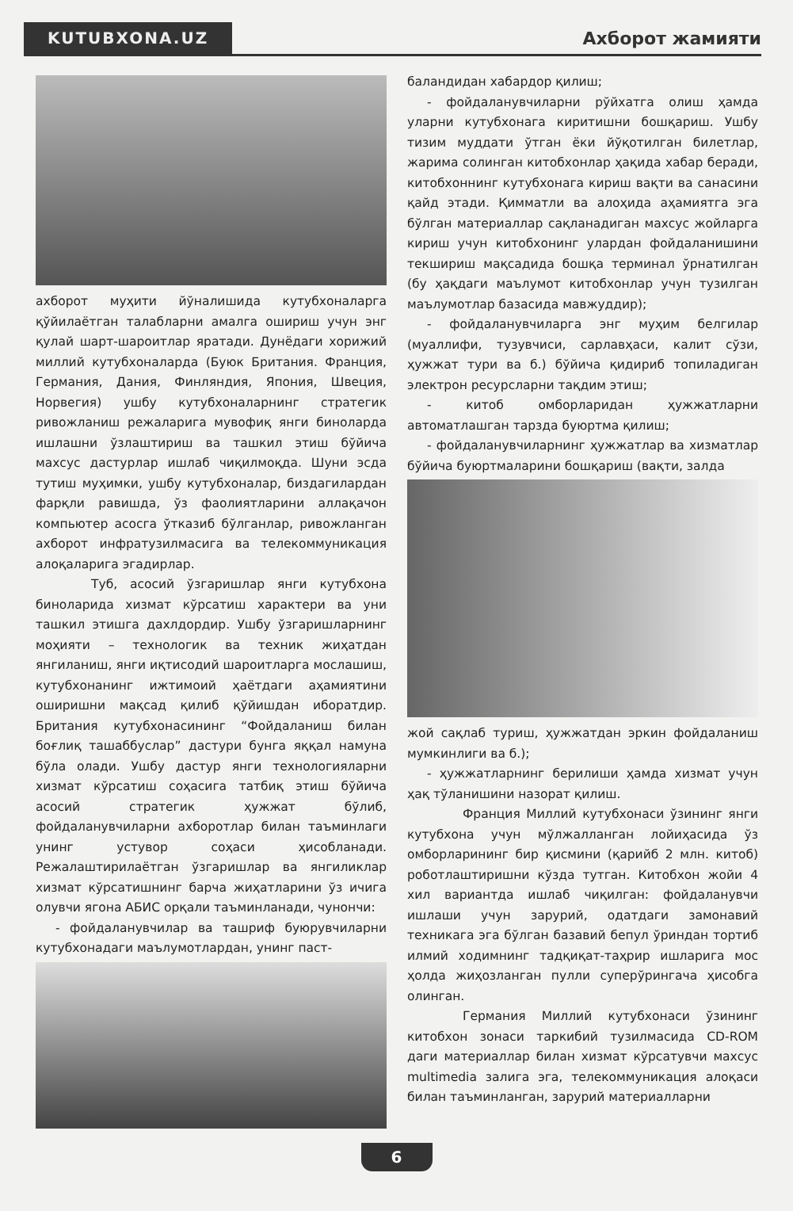KUTUBXONA.UZ
Axборот жамияти
ахборот муҳити йўналишида кутубхоналарга қўйилаётган талабларни амалга ошириш учун энг қулай шарт-шароитлар яратади. Дунёдаги хорижий миллий кутубхоналарда (Буюк Британия. Франция, Германия, Дания, Финляндия, Япония, Швеция, Норвегия) ушбу кутубхоналарнинг стратегик ривожланиш режаларига мувофиқ янги биноларда ишлашни ўзлаштириш ва ташкил этиш бўйича махсус дастурлар ишлаб чиқилмоқда. Шуни эсда тутиш муҳимки, ушбу кутубхоналар, биздагилардан фарқли равишда, ўз фаолиятларини аллақачон компьютер асосга ўтказиб бўлганлар, ривожланган ахборот инфратузилмасига ва телекоммуникация алоқаларига эгадирлар.
Туб, асосий ўзгаришлар янги кутубхона биноларида хизмат кўрсатиш характери ва уни ташкил этишга дахлдордир. Ушбу ўзгаришларнинг моҳияти – технологик ва техник жиҳатдан янгиланиш, янги иқтисодий шароитларга мослашиш, кутубхонанинг ижтимоий ҳаётдаги аҳамиятини оширишни мақсад қилиб қўйишдан иборатдир. Британия кутубхонасининг “Фойдаланиш билан боғлиқ ташаббуслар” дастури бунга яққал намуна бўла олади. Ушбу дастур янги технологияларни хизмат кўрсатиш соҳасига татбиқ этиш бўйича асосий стратегик ҳужжат бўлиб, фойдаланувчиларни ахборотлар билан таъминлаги унинг устувор соҳаси ҳисобланади. Режалаштирилаётган ўзгаришлар ва янгиликлар хизмат кўрсатишнинг барча жиҳатларини ўз ичига олувчи ягона АБИС орқали таъминланади, чунончи:
- фойдаланувчилар ва ташриф буюрувчиларни кутубхонадаги маълумотлардан, унинг паст-
баландидан хабардор қилиш;
- фойдаланувчиларни рўйхатга олиш ҳамда уларни кутубхонага киритишни бошқариш. Ушбу тизим муддати ўтган ёки йўқотилган билетлар, жарима солинган китобхонлар ҳақида хабар беради, китобхоннинг кутубхонага кириш вақти ва санасини қайд этади. Қимматли ва алоҳида аҳамиятга эга бўлган материаллар сақланадиган махсус жойларга кириш учун китобхонинг улардан фойдаланишини текшириш мақсадида бошқа терминал ўрнатилган (бу ҳақдаги маълумот китобхонлар учун тузилган маълумотлар базасида мавжуддир);
- фойдаланувчиларга энг муҳим белгилар (муаллифи, тузувчиси, сарлавҳаси, калит сўзи, ҳужжат тури ва б.) бўйича қидириб топиладиган электрон ресурсларни тақдим этиш;
- китоб омборларидан ҳужжатларни автоматлашган тарзда буюртма қилиш;
- фойдаланувчиларнинг ҳужжатлар ва хизматлар бўйича буюртмаларини бошқариш (вақти, залда
жой сақлаб туриш, ҳужжатдан эркин фойдаланиш мумкинлиги ва б.);
- ҳужжатларнинг берилиши ҳамда хизмат учун ҳақ тўланишини назорат қилиш.
Франция Миллий кутубхонаси ўзининг янги кутубхона учун мўлжалланган лойиҳасида ўз омборларининг бир қисмини (қарийб 2 млн. китоб) роботлаштиришни кўзда тутган. Китобхон жойи 4 хил вариантда ишлаб чиқилган: фойдаланувчи ишлаши учун зарурий, одатдаги замонавий техникага эга бўлган базавий бепул ўриндан тортиб илмий ходимнинг тадқиқат-таҳрир ишларига мос ҳолда жиҳозланган пулли суперўрингача ҳисобга олинган.
Германия Миллий кутубхонаси ўзининг китобхон зонаси таркибий тузилмасида CD-ROM даги материаллар билан хизмат кўрсатувчи махсус multimedia залига эга, телекоммуникация алоқаси билан таъминланган, зарурий материалларни
6